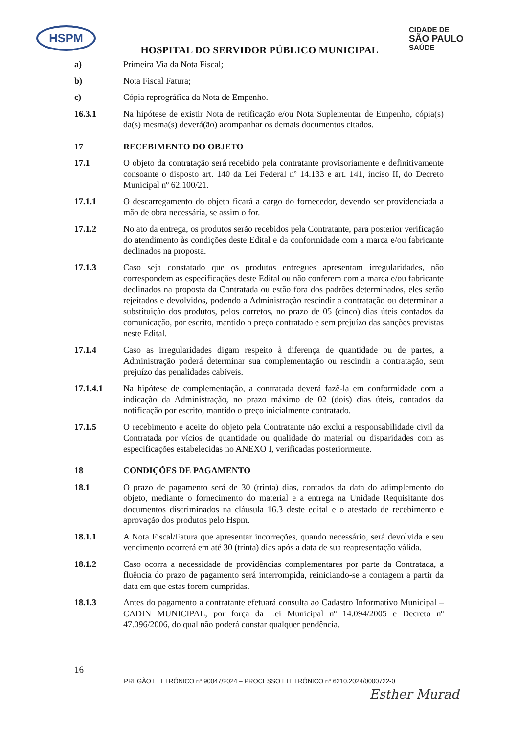HSPM CIDADE DE
SÃO PAULO
SAÚDE
HOSPITAL DO SERVIDOR PÚBLICO MUNICIPAL
a) Primeira Via da Nota Fiscal;
b) Nota Fiscal Fatura;
c) Cópia reprográfica da Nota de Empenho.
16.3.1 Na hipótese de existir Nota de retificação e/ou Nota Suplementar de Empenho, cópia(s) da(s) mesma(s) deverá(ão) acompanhar os demais documentos citados.
17 RECEBIMENTO DO OBJETO
17.1 O objeto da contratação será recebido pela contratante provisoriamente e definitivamente consoante o disposto art. 140 da Lei Federal nº 14.133 e art. 141, inciso II, do Decreto Municipal nº 62.100/21.
17.1.1 O descarregamento do objeto ficará a cargo do fornecedor, devendo ser providenciada a mão de obra necessária, se assim o for.
17.1.2 No ato da entrega, os produtos serão recebidos pela Contratante, para posterior verificação do atendimento às condições deste Edital e da conformidade com a marca e/ou fabricante declinados na proposta.
17.1.3 Caso seja constatado que os produtos entregues apresentam irregularidades, não correspondem as especificações deste Edital ou não conferem com a marca e/ou fabricante declinados na proposta da Contratada ou estão fora dos padrões determinados, eles serão rejeitados e devolvidos, podendo a Administração rescindir a contratação ou determinar a substituição dos produtos, pelos corretos, no prazo de 05 (cinco) dias úteis contados da comunicação, por escrito, mantido o preço contratado e sem prejuízo das sanções previstas neste Edital.
17.1.4 Caso as irregularidades digam respeito à diferença de quantidade ou de partes, a Administração poderá determinar sua complementação ou rescindir a contratação, sem prejuízo das penalidades cabíveis.
17.1.4.1 Na hipótese de complementação, a contratada deverá fazê-la em conformidade com a indicação da Administração, no prazo máximo de 02 (dois) dias úteis, contados da notificação por escrito, mantido o preço inicialmente contratado.
17.1.5 O recebimento e aceite do objeto pela Contratante não exclui a responsabilidade civil da Contratada por vícios de quantidade ou qualidade do material ou disparidades com as especificações estabelecidas no ANEXO I, verificadas posteriormente.
18 CONDIÇÕES DE PAGAMENTO
18.1 O prazo de pagamento será de 30 (trinta) dias, contados da data do adimplemento do objeto, mediante o fornecimento do material e a entrega na Unidade Requisitante dos documentos discriminados na cláusula 16.3 deste edital e o atestado de recebimento e aprovação dos produtos pelo Hspm.
18.1.1 A Nota Fiscal/Fatura que apresentar incorreções, quando necessário, será devolvida e seu vencimento ocorrerá em até 30 (trinta) dias após a data de sua reapresentação válida.
18.1.2 Caso ocorra a necessidade de providências complementares por parte da Contratada, a fluência do prazo de pagamento será interrompida, reiniciando-se a contagem a partir da data em que estas forem cumpridas.
18.1.3 Antes do pagamento a contratante efetuará consulta ao Cadastro Informativo Municipal – CADIN MUNICIPAL, por força da Lei Municipal nº 14.094/2005 e Decreto nº 47.096/2006, do qual não poderá constar qualquer pendência.
16
PREGÃO ELETRÔNICO nº 90047/2024 – PROCESSO ELETRÔNICO nº 6210.2024/0000722-0
Esther Murad